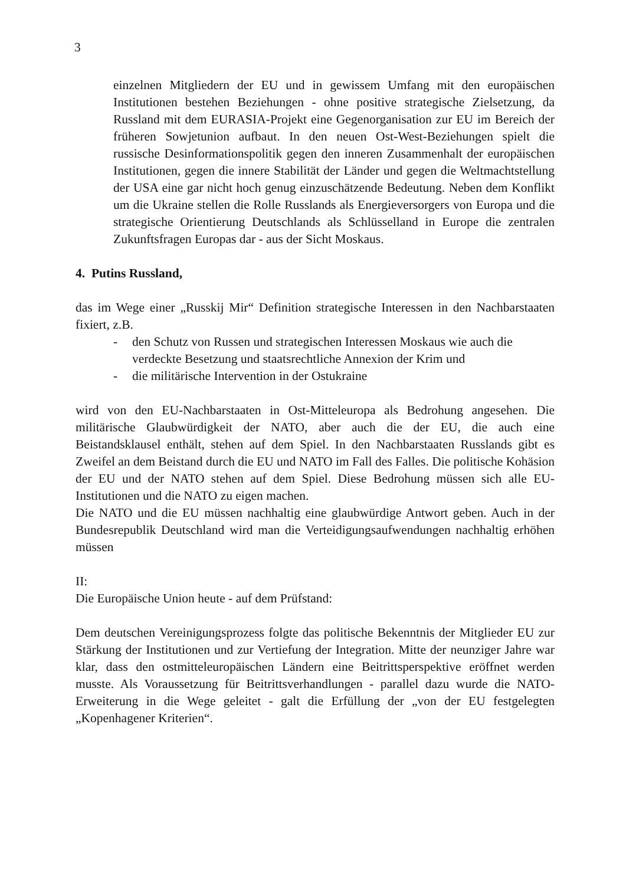3
einzelnen Mitgliedern der EU und in gewissem Umfang mit den europäischen Institutionen bestehen Beziehungen - ohne positive strategische Zielsetzung, da Russland mit dem EURASIA-Projekt eine Gegenorganisation zur EU im Bereich der früheren Sowjetunion aufbaut. In den neuen Ost-West-Beziehungen spielt die russische Desinformationspolitik gegen den inneren Zusammenhalt der europäischen Institutionen, gegen die innere Stabilität der Länder und gegen die Weltmachtstellung der USA eine gar nicht hoch genug einzuschätzende Bedeutung. Neben dem Konflikt um die Ukraine stellen die Rolle Russlands als Energieversorgers von Europa und die strategische Orientierung Deutschlands als Schlüsselland in Europe die zentralen Zukunftsfragen Europas dar - aus der Sicht Moskaus.
4. Putins Russland,
das im Wege einer „Russkij Mir“ Definition strategische Interessen in den Nachbarstaaten fixiert, z.B.
- den Schutz von Russen und strategischen Interessen Moskaus wie auch die verdeckte Besetzung und staatsrechtliche Annexion der Krim und
- die militärische Intervention in der Ostukraine
wird von den EU-Nachbarstaaten in Ost-Mitteleuropa als Bedrohung angesehen. Die militärische Glaubwürdigkeit der NATO, aber auch die der EU, die auch eine Beistandsklausel enthält, stehen auf dem Spiel. In den Nachbarstaaten Russlands gibt es Zweifel an dem Beistand durch die EU und NATO im Fall des Falles. Die politische Kohäsion der EU und der NATO stehen auf dem Spiel. Diese Bedrohung müssen sich alle EU-Institutionen und die NATO zu eigen machen.
Die NATO und die EU müssen nachhaltig eine glaubwürdige Antwort geben. Auch in der Bundesrepublik Deutschland wird man die Verteidigungsaufwendungen nachhaltig erhöhen müssen
II:
Die Europäische Union heute - auf dem Prüfstand:
Dem deutschen Vereinigungsprozess folgte das politische Bekenntnis der Mitglieder EU zur Stärkung der Institutionen und zur Vertiefung der Integration. Mitte der neunziger Jahre war klar, dass den ostmitteleuropäischen Ländern eine Beitrittsperspektive eröffnet werden musste. Als Voraussetzung für Beitrittsverhandlungen - parallel dazu wurde die NATO-Erweiterung in die Wege geleitet - galt die Erfüllung der „von der EU festgelegten „Kopenhagener Kriterien“.